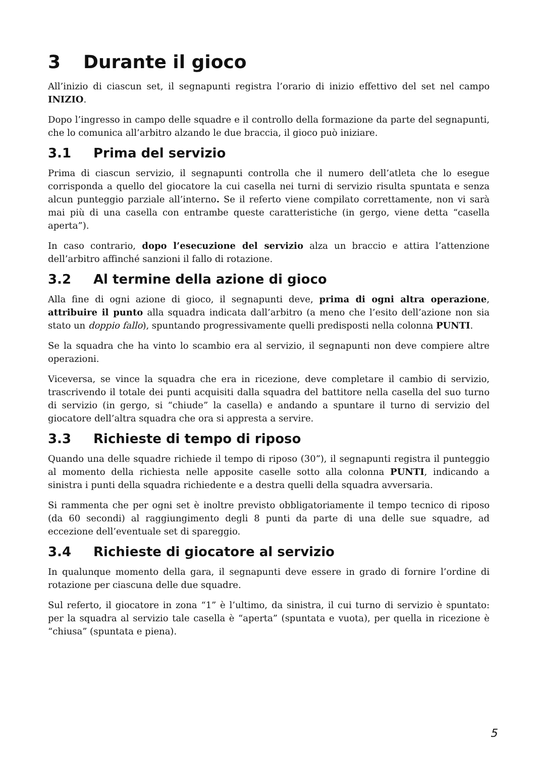3 Durante il gioco
All’inizio di ciascun set, il segnapunti registra l’orario di inizio effettivo del set nel campo INIZIO.
Dopo l’ingresso in campo delle squadre e il controllo della formazione da parte del segnapunti, che lo comunica all’arbitro alzando le due braccia, il gioco può iniziare.
3.1 Prima del servizio
Prima di ciascun servizio, il segnapunti controlla che il numero dell’atleta che lo esegue corrisponda a quello del giocatore la cui casella nei turni di servizio risulta spuntata e senza alcun punteggio parziale all’interno. Se il referto viene compilato correttamente, non vi sarà mai più di una casella con entrambe queste caratteristiche (in gergo, viene detta “casella aperta”).
In caso contrario, dopo l’esecuzione del servizio alza un braccio e attira l’attenzione dell’arbitro affinché sanzioni il fallo di rotazione.
3.2 Al termine della azione di gioco
Alla fine di ogni azione di gioco, il segnapunti deve, prima di ogni altra operazione, attribuire il punto alla squadra indicata dall’arbitro (a meno che l’esito dell’azione non sia stato un doppio fallo), spuntando progressivamente quelli predisposti nella colonna PUNTI.
Se la squadra che ha vinto lo scambio era al servizio, il segnapunti non deve compiere altre operazioni.
Viceversa, se vince la squadra che era in ricezione, deve completare il cambio di servizio, trascrivendo il totale dei punti acquisiti dalla squadra del battitore nella casella del suo turno di servizio (in gergo, si “chiude” la casella) e andando a spuntare il turno di servizio del giocatore dell’altra squadra che ora si appresta a servire.
3.3 Richieste di tempo di riposo
Quando una delle squadre richiede il tempo di riposo (30”), il segnapunti registra il punteggio al momento della richiesta nelle apposite caselle sotto alla colonna PUNTI, indicando a sinistra i punti della squadra richiedente e a destra quelli della squadra avversaria.
Si rammenta che per ogni set è inoltre previsto obbligatoriamente il tempo tecnico di riposo (da 60 secondi) al raggiungimento degli 8 punti da parte di una delle sue squadre, ad eccezione dell’eventuale set di spareggio.
3.4 Richieste di giocatore al servizio
In qualunque momento della gara, il segnapunti deve essere in grado di fornire l’ordine di rotazione per ciascuna delle due squadre.
Sul referto, il giocatore in zona “1” è l’ultimo, da sinistra, il cui turno di servizio è spuntato: per la squadra al servizio tale casella è “aperta” (spuntata e vuota), per quella in ricezione è “chiusa” (spuntata e piena).
5